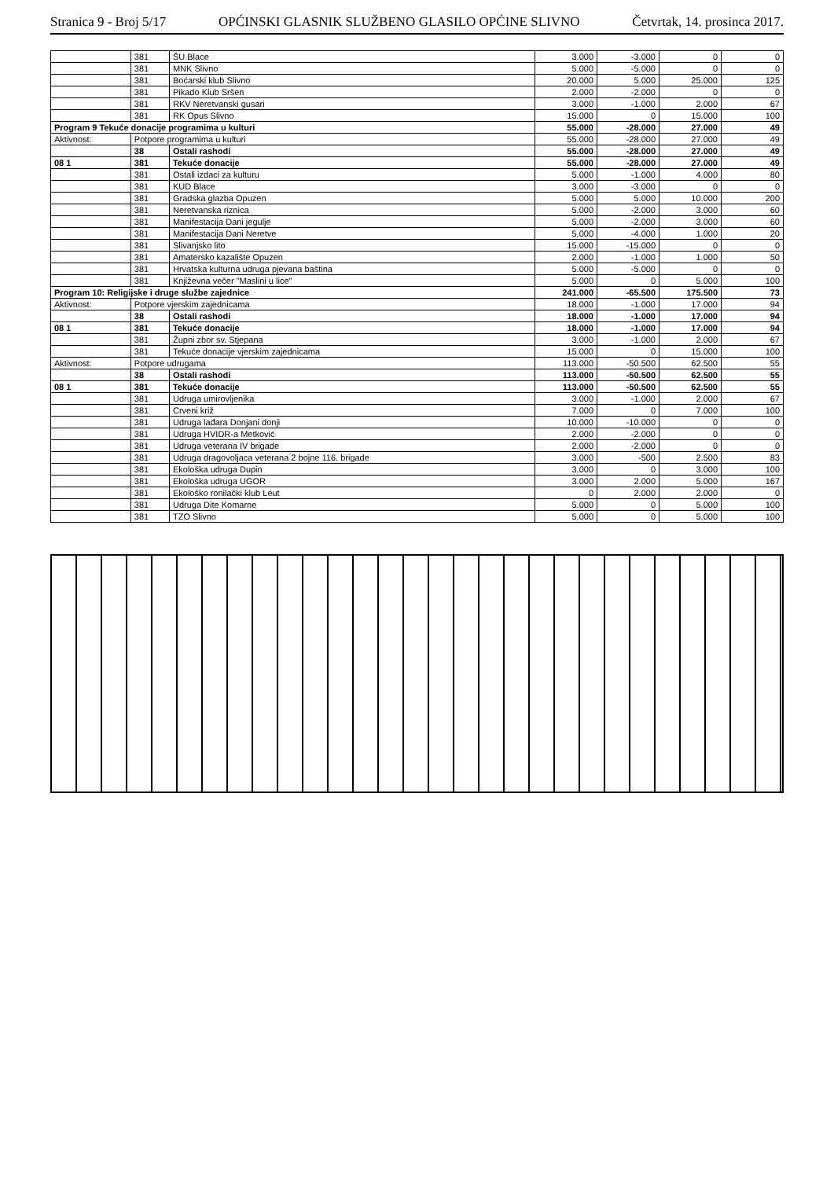Stranica 9 - Broj 5/17 OPĆINSKI GLASNIK SLUŽBENO GLASILO OPĆINE SLIVNO Četvrtak, 14. prosinca 2017.
| | 381 | ŠU Blace | 3.000 | -3.000 | 0 | 0 |
| | 381 | MNK Slivno | 5.000 | -5.000 | 0 | 0 |
| | 381 | Boćarski klub Slivno | 20.000 | 5.000 | 25.000 | 125 |
| | 381 | Pikado Klub Sršen | 2.000 | -2.000 | 0 | 0 |
| | 381 | RKV Neretvanski gusari | 3.000 | -1.000 | 2.000 | 67 |
| | 381 | RK Opus Slivno | 15.000 | 0 | 15.000 | 100 |
| Program 9 Tekuće donacije programima u kulturi | | | 55.000 | -28.000 | 27.000 | 49 |
| Aktivnost: | Potpore programima u kulturi | | 55.000 | -28.000 | 27.000 | 49 |
| | 38 | Ostali rashodi | 55.000 | -28.000 | 27.000 | 49 |
| 08 1 | 381 | Tekuće donacije | 55.000 | -28.000 | 27.000 | 49 |
| | 381 | Ostali izdaci za kulturu | 5.000 | -1.000 | 4.000 | 80 |
| | 381 | KUD Blace | 3.000 | -3.000 | 0 | 0 |
| | 381 | Gradska glazba Opuzen | 5.000 | 5.000 | 10.000 | 200 |
| | 381 | Neretvanska riznica | 5.000 | -2.000 | 3.000 | 60 |
| | 381 | Manifestacija Dani jegulje | 5.000 | -2.000 | 3.000 | 60 |
| | 381 | Manifestacija Dani Neretve | 5.000 | -4.000 | 1.000 | 20 |
| | 381 | Slivanjsko lito | 15.000 | -15.000 | 0 | 0 |
| | 381 | Amatersko kazalište Opuzen | 2.000 | -1.000 | 1.000 | 50 |
| | 381 | Hrvatska kulturna udruga pjevana baština | 5.000 | -5.000 | 0 | 0 |
| | 381 | Književna večer "Maslini u lice" | 5.000 | 0 | 5.000 | 100 |
| Program 10: Religijske i druge službe zajednice | | | 241.000 | -65.500 | 175.500 | 73 |
| Aktivnost: | Potpore vjerskim zajednicama | | 18.000 | -1.000 | 17.000 | 94 |
| | 38 | Ostali rashodi | 18.000 | -1.000 | 17.000 | 94 |
| 08 1 | 381 | Tekuće donacije | 18.000 | -1.000 | 17.000 | 94 |
| | 381 | Župni zbor sv. Stjepana | 3.000 | -1.000 | 2.000 | 67 |
| | 381 | Tekuće donacije vjerskim zajednicama | 15.000 | 0 | 15.000 | 100 |
| Aktivnost: | Potpore udrugama | | 113.000 | -50.500 | 62.500 | 55 |
| | 38 | Ostali rashodi | 113.000 | -50.500 | 62.500 | 55 |
| 08 1 | 381 | Tekuće donacije | 113.000 | -50.500 | 62.500 | 55 |
| | 381 | Udruga umirovljenika | 3.000 | -1.000 | 2.000 | 67 |
| | 381 | Crveni križ | 7.000 | 0 | 7.000 | 100 |
| | 381 | Udruga lađara Donjani donji | 10.000 | -10.000 | 0 | 0 |
| | 381 | Udruga HVIDR-a Metković | 2.000 | -2.000 | 0 | 0 |
| | 381 | Udruga veterana IV brigade | 2.000 | -2.000 | 0 | 0 |
| | 381 | Udruga dragovoljaca veterana 2 bojne 116. brigade | 3.000 | -500 | 2.500 | 83 |
| | 381 | Ekološka udruga Dupin | 3.000 | 0 | 3.000 | 100 |
| | 381 | Ekološka udruga UGOR | 3.000 | 2.000 | 5.000 | 167 |
| | 381 | Ekološko ronilački klub Leut | 0 | 2.000 | 2.000 | 0 |
| | 381 | Udruga Dite Komarne | 5.000 | 0 | 5.000 | 100 |
| | 381 | TZO Slivno | 5.000 | 0 | 5.000 | 100 |